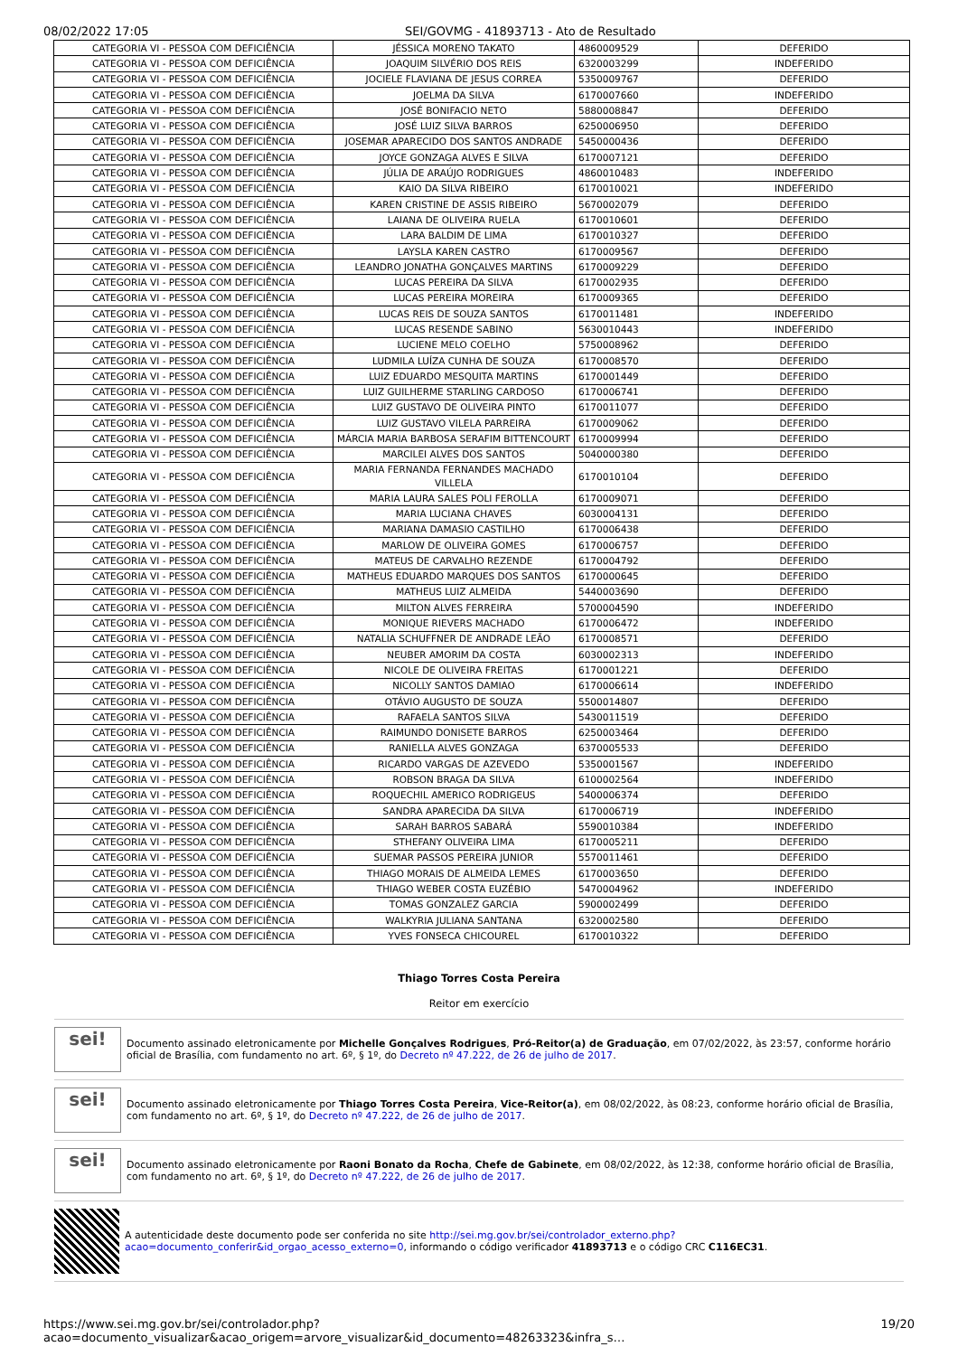08/02/2022 17:05 SEI/GOVMG - 41893713 - Ato de Resultado
| CATEGORIA VI - PESSOA COM DEFICIÊNCIA | JÉSSICA MORENO TAKATO | 4860009529 | DEFERIDO |
| CATEGORIA VI - PESSOA COM DEFICIÊNCIA | JOAQUIM SILVÉRIO DOS REIS | 6320003299 | INDEFERIDO |
| CATEGORIA VI - PESSOA COM DEFICIÊNCIA | JOCIELE FLAVIANA DE JESUS CORREA | 5350009767 | DEFERIDO |
| CATEGORIA VI - PESSOA COM DEFICIÊNCIA | JOELMA DA SILVA | 6170007660 | INDEFERIDO |
| CATEGORIA VI - PESSOA COM DEFICIÊNCIA | JOSÉ BONIFACIO NETO | 5880008847 | DEFERIDO |
| CATEGORIA VI - PESSOA COM DEFICIÊNCIA | JOSÉ LUIZ SILVA BARROS | 6250006950 | DEFERIDO |
| CATEGORIA VI - PESSOA COM DEFICIÊNCIA | JOSEMAR APARECIDO DOS SANTOS ANDRADE | 5450000436 | DEFERIDO |
| CATEGORIA VI - PESSOA COM DEFICIÊNCIA | JOYCE GONZAGA ALVES E SILVA | 6170007121 | DEFERIDO |
| CATEGORIA VI - PESSOA COM DEFICIÊNCIA | JÚLIA DE ARAÚJO RODRIGUES | 4860010483 | INDEFERIDO |
| CATEGORIA VI - PESSOA COM DEFICIÊNCIA | KAIO DA SILVA RIBEIRO | 6170010021 | INDEFERIDO |
| CATEGORIA VI - PESSOA COM DEFICIÊNCIA | KAREN CRISTINE DE ASSIS RIBEIRO | 5670002079 | DEFERIDO |
| CATEGORIA VI - PESSOA COM DEFICIÊNCIA | LAIANA DE OLIVEIRA RUELA | 6170010601 | DEFERIDO |
| CATEGORIA VI - PESSOA COM DEFICIÊNCIA | LARA BALDIM DE LIMA | 6170010327 | DEFERIDO |
| CATEGORIA VI - PESSOA COM DEFICIÊNCIA | LAYSLA KAREN CASTRO | 6170009567 | DEFERIDO |
| CATEGORIA VI - PESSOA COM DEFICIÊNCIA | LEANDRO JONATHA GONÇALVES MARTINS | 6170009229 | DEFERIDO |
| CATEGORIA VI - PESSOA COM DEFICIÊNCIA | LUCAS PEREIRA DA SILVA | 6170002935 | DEFERIDO |
| CATEGORIA VI - PESSOA COM DEFICIÊNCIA | LUCAS PEREIRA MOREIRA | 6170009365 | DEFERIDO |
| CATEGORIA VI - PESSOA COM DEFICIÊNCIA | LUCAS REIS DE SOUZA SANTOS | 6170011481 | INDEFERIDO |
| CATEGORIA VI - PESSOA COM DEFICIÊNCIA | LUCAS RESENDE SABINO | 5630010443 | INDEFERIDO |
| CATEGORIA VI - PESSOA COM DEFICIÊNCIA | LUCIENE MELO COELHO | 5750008962 | DEFERIDO |
| CATEGORIA VI - PESSOA COM DEFICIÊNCIA | LUDMILA LUÍZA CUNHA DE SOUZA | 6170008570 | DEFERIDO |
| CATEGORIA VI - PESSOA COM DEFICIÊNCIA | LUIZ EDUARDO MESQUITA MARTINS | 6170001449 | DEFERIDO |
| CATEGORIA VI - PESSOA COM DEFICIÊNCIA | LUIZ GUILHERME STARLING CARDOSO | 6170006741 | DEFERIDO |
| CATEGORIA VI - PESSOA COM DEFICIÊNCIA | LUIZ GUSTAVO DE OLIVEIRA PINTO | 6170011077 | DEFERIDO |
| CATEGORIA VI - PESSOA COM DEFICIÊNCIA | LUIZ GUSTAVO VILELA PARREIRA | 6170009062 | DEFERIDO |
| CATEGORIA VI - PESSOA COM DEFICIÊNCIA | MÁRCIA MARIA BARBOSA SERAFIM BITTENCOURT | 6170009994 | DEFERIDO |
| CATEGORIA VI - PESSOA COM DEFICIÊNCIA | MARCILEI ALVES DOS SANTOS | 5040000380 | DEFERIDO |
| CATEGORIA VI - PESSOA COM DEFICIÊNCIA | MARIA FERNANDA FERNANDES MACHADO VILLELA | 6170010104 | DEFERIDO |
| CATEGORIA VI - PESSOA COM DEFICIÊNCIA | MARIA LAURA SALES POLI FEROLLA | 6170009071 | DEFERIDO |
| CATEGORIA VI - PESSOA COM DEFICIÊNCIA | MARIA LUCIANA CHAVES | 6030004131 | DEFERIDO |
| CATEGORIA VI - PESSOA COM DEFICIÊNCIA | MARIANA DAMASIO CASTILHO | 6170006438 | DEFERIDO |
| CATEGORIA VI - PESSOA COM DEFICIÊNCIA | MARLOW DE OLIVEIRA GOMES | 6170006757 | DEFERIDO |
| CATEGORIA VI - PESSOA COM DEFICIÊNCIA | MATEUS DE CARVALHO REZENDE | 6170004792 | DEFERIDO |
| CATEGORIA VI - PESSOA COM DEFICIÊNCIA | MATHEUS EDUARDO MARQUES DOS SANTOS | 6170000645 | DEFERIDO |
| CATEGORIA VI - PESSOA COM DEFICIÊNCIA | MATHEUS LUIZ ALMEIDA | 5440003690 | DEFERIDO |
| CATEGORIA VI - PESSOA COM DEFICIÊNCIA | MILTON ALVES FERREIRA | 5700004590 | INDEFERIDO |
| CATEGORIA VI - PESSOA COM DEFICIÊNCIA | MONIQUE RIEVERS MACHADO | 6170006472 | INDEFERIDO |
| CATEGORIA VI - PESSOA COM DEFICIÊNCIA | NATALIA SCHUFFNER DE ANDRADE LEÃO | 6170008571 | DEFERIDO |
| CATEGORIA VI - PESSOA COM DEFICIÊNCIA | NEUBER AMORIM DA COSTA | 6030002313 | INDEFERIDO |
| CATEGORIA VI - PESSOA COM DEFICIÊNCIA | NICOLE DE OLIVEIRA FREITAS | 6170001221 | DEFERIDO |
| CATEGORIA VI - PESSOA COM DEFICIÊNCIA | NICOLLY SANTOS DAMIAO | 6170006614 | INDEFERIDO |
| CATEGORIA VI - PESSOA COM DEFICIÊNCIA | OTÁVIO AUGUSTO DE SOUZA | 5500014807 | DEFERIDO |
| CATEGORIA VI - PESSOA COM DEFICIÊNCIA | RAFAELA SANTOS SILVA | 5430011519 | DEFERIDO |
| CATEGORIA VI - PESSOA COM DEFICIÊNCIA | RAIMUNDO DONISETE BARROS | 6250003464 | DEFERIDO |
| CATEGORIA VI - PESSOA COM DEFICIÊNCIA | RANIELLA ALVES GONZAGA | 6370005533 | DEFERIDO |
| CATEGORIA VI - PESSOA COM DEFICIÊNCIA | RICARDO VARGAS DE AZEVEDO | 5350001567 | INDEFERIDO |
| CATEGORIA VI - PESSOA COM DEFICIÊNCIA | ROBSON BRAGA DA SILVA | 6100002564 | INDEFERIDO |
| CATEGORIA VI - PESSOA COM DEFICIÊNCIA | ROQUECHIL AMERICO RODRIGEUS | 5400006374 | DEFERIDO |
| CATEGORIA VI - PESSOA COM DEFICIÊNCIA | SANDRA APARECIDA DA SILVA | 6170006719 | INDEFERIDO |
| CATEGORIA VI - PESSOA COM DEFICIÊNCIA | SARAH BARROS SABARÁ | 5590010384 | INDEFERIDO |
| CATEGORIA VI - PESSOA COM DEFICIÊNCIA | STHEFANY OLIVEIRA LIMA | 6170005211 | DEFERIDO |
| CATEGORIA VI - PESSOA COM DEFICIÊNCIA | SUEMAR PASSOS PEREIRA JUNIOR | 5570011461 | DEFERIDO |
| CATEGORIA VI - PESSOA COM DEFICIÊNCIA | THIAGO MORAIS DE ALMEIDA LEMES | 6170003650 | DEFERIDO |
| CATEGORIA VI - PESSOA COM DEFICIÊNCIA | THIAGO WEBER COSTA EUZÉBIO | 5470004962 | INDEFERIDO |
| CATEGORIA VI - PESSOA COM DEFICIÊNCIA | TOMAS GONZALEZ GARCIA | 5900002499 | DEFERIDO |
| CATEGORIA VI - PESSOA COM DEFICIÊNCIA | WALKYRIA JULIANA SANTANA | 6320002580 | DEFERIDO |
| CATEGORIA VI - PESSOA COM DEFICIÊNCIA | YVES FONSECA CHICOUREL | 6170010322 | DEFERIDO |
Thiago Torres Costa Pereira
Reitor em exercício
sei!
Documento assinado eletronicamente por Michelle Gonçalves Rodrigues, Pró-Reitor(a) de Graduação, em 07/02/2022, às 23:57, conforme horário oficial de Brasília, com fundamento no art. 6º, § 1º, do Decreto nº 47.222, de 26 de julho de 2017.
sei!
Documento assinado eletronicamente por Thiago Torres Costa Pereira, Vice-Reitor(a), em 08/02/2022, às 08:23, conforme horário oficial de Brasília, com fundamento no art. 6º, § 1º, do Decreto nº 47.222, de 26 de julho de 2017.
sei!
Documento assinado eletronicamente por Raoni Bonato da Rocha, Chefe de Gabinete, em 08/02/2022, às 12:38, conforme horário oficial de Brasília, com fundamento no art. 6º, § 1º, do Decreto nº 47.222, de 26 de julho de 2017.
A autenticidade deste documento pode ser conferida no site http://sei.mg.gov.br/sei/controlador_externo.php?acao=documento_conferir&id_orgao_acesso_externo=0, informando o código verificador 41893713 e o código CRC C116EC31.
https://www.sei.mg.gov.br/sei/controlador.php?acao=documento_visualizar&acao_origem=arvore_visualizar&id_documento=48263323&infra_s… 19/20